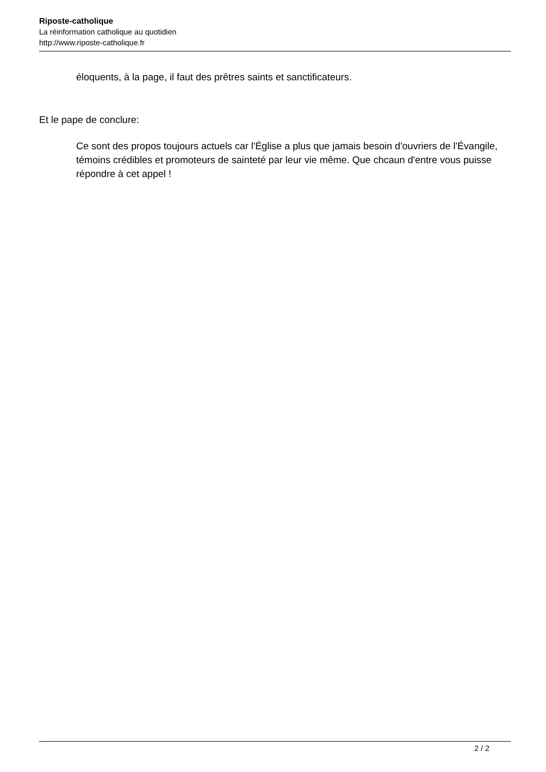Riposte-catholique
La réinformation catholique au quotidien
http://www.riposte-catholique.fr
éloquents, à la page, il faut des prêtres saints et sanctificateurs.
Et le pape de conclure:
Ce sont des propos toujours actuels car l'Église a plus que jamais besoin d'ouvriers de l'Évangile, témoins crédibles et promoteurs de sainteté par leur vie même. Que chcaun d'entre vous puisse répondre à cet appel !
2 / 2